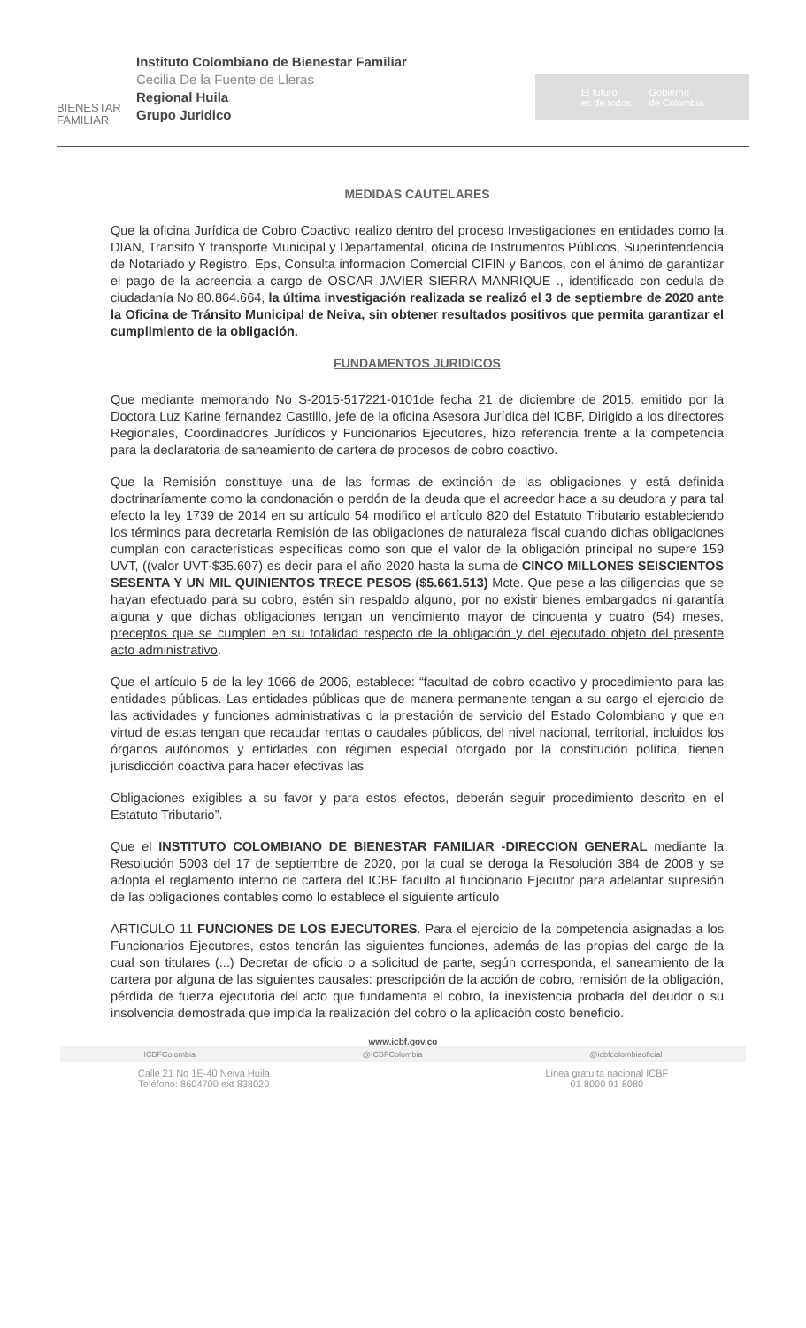BIENESTAR
FAMILIAR
Instituto Colombiano de Bienestar Familiar
Cecilia De la Fuente de Lleras
Regional Huila
Grupo Juridico
El futuro
es de todos Gobierno
de Colombia
MEDIDAS CAUTELARES
Que la oficina Jurídica de Cobro Coactivo realizo dentro del proceso Investigaciones en entidades como la DIAN, Transito Y transporte Municipal y Departamental, oficina de Instrumentos Públicos, Superintendencia de Notariado y Registro, Eps, Consulta informacion Comercial CIFIN y Bancos, con el ánimo de garantizar el pago de la acreencia a cargo de OSCAR JAVIER SIERRA MANRIQUE ., identificado con cedula de ciudadanía No 80.864.664, la última investigación realizada se realizó el 3 de septiembre de 2020 ante la Oficina de Tránsito Municipal de Neiva, sin obtener resultados positivos que permita garantizar el cumplimiento de la obligación.
FUNDAMENTOS JURIDICOS
Que mediante memorando No S-2015-517221-0101de fecha 21 de diciembre de 2015, emitido por la Doctora Luz Karine fernandez Castillo, jefe de la oficina Asesora Jurídica del ICBF, Dirigido a los directores Regionales, Coordinadores Jurídicos y Funcionarios Ejecutores, hizo referencia frente a la competencia para la declaratoria de saneamiento de cartera de procesos de cobro coactivo.
Que la Remisión constituye una de las formas de extinción de las obligaciones y está definida doctrinaríamente como la condonación o perdón de la deuda que el acreedor hace a su deudora y para tal efecto la ley 1739 de 2014 en su artículo 54 modifico el artículo 820 del Estatuto Tributario estableciendo los términos para decretarla Remisión de las obligaciones de naturaleza fiscal cuando dichas obligaciones cumplan con características específicas como son que el valor de la obligación principal no supere 159 UVT, ((valor UVT-$35.607) es decir para el año 2020 hasta la suma de CINCO MILLONES SEISCIENTOS SESENTA Y UN MIL QUINIENTOS TRECE PESOS ($5.661.513) Mcte. Que pese a las diligencias que se hayan efectuado para su cobro, estén sin respaldo alguno, por no existir bienes embargados ni garantía alguna y que dichas obligaciones tengan un vencimiento mayor de cincuenta y cuatro (54) meses, preceptos que se cumplen en su totalidad respecto de la obligación y del ejecutado objeto del presente acto administrativo.
Que el artículo 5 de la ley 1066 de 2006, establece: “facultad de cobro coactivo y procedimiento para las entidades públicas. Las entidades públicas que de manera permanente tengan a su cargo el ejercicio de las actividades y funciones administrativas o la prestación de servicio del Estado Colombiano y que en virtud de estas tengan que recaudar rentas o caudales públicos, del nivel nacional, territorial, incluidos los órganos autónomos y entidades con régimen especial otorgado por la constitución política, tienen jurisdicción coactiva para hacer efectivas las
Obligaciones exigibles a su favor y para estos efectos, deberán seguir procedimiento descrito en el Estatuto Tributario”.
Que el INSTITUTO COLOMBIANO DE BIENESTAR FAMILIAR -DIRECCION GENERAL mediante la Resolución 5003 del 17 de septiembre de 2020, por la cual se deroga la Resolución 384 de 2008 y se adopta el reglamento interno de cartera del ICBF faculto al funcionario Ejecutor para adelantar supresión de las obligaciones contables como lo establece el siguiente artículo
ARTICULO 11 FUNCIONES DE LOS EJECUTORES. Para el ejercicio de la competencia asignadas a los Funcionarios Ejecutores, estos tendrán las siguientes funciones, además de las propias del cargo de la cual son titulares (...) Decretar de oficio o a solicitud de parte, según corresponda, el saneamiento de la cartera por alguna de las siguientes causales: prescripción de la acción de cobro, remisión de la obligación, pérdida de fuerza ejecutoria del acto que fundamenta el cobro, la inexistencia probada del deudor o su insolvencia demostrada que impida la realización del cobro o la aplicación costo beneficio.
www.icbf.gov.co
ICBFColombia @ICBFColombia @icbfcolombiaoficial
Calle 21 No 1E-40 Neiva Huila
Teléfono: 8604700 ext 838020 Linea gratuita nacional ICBF
01 8000 91 8080